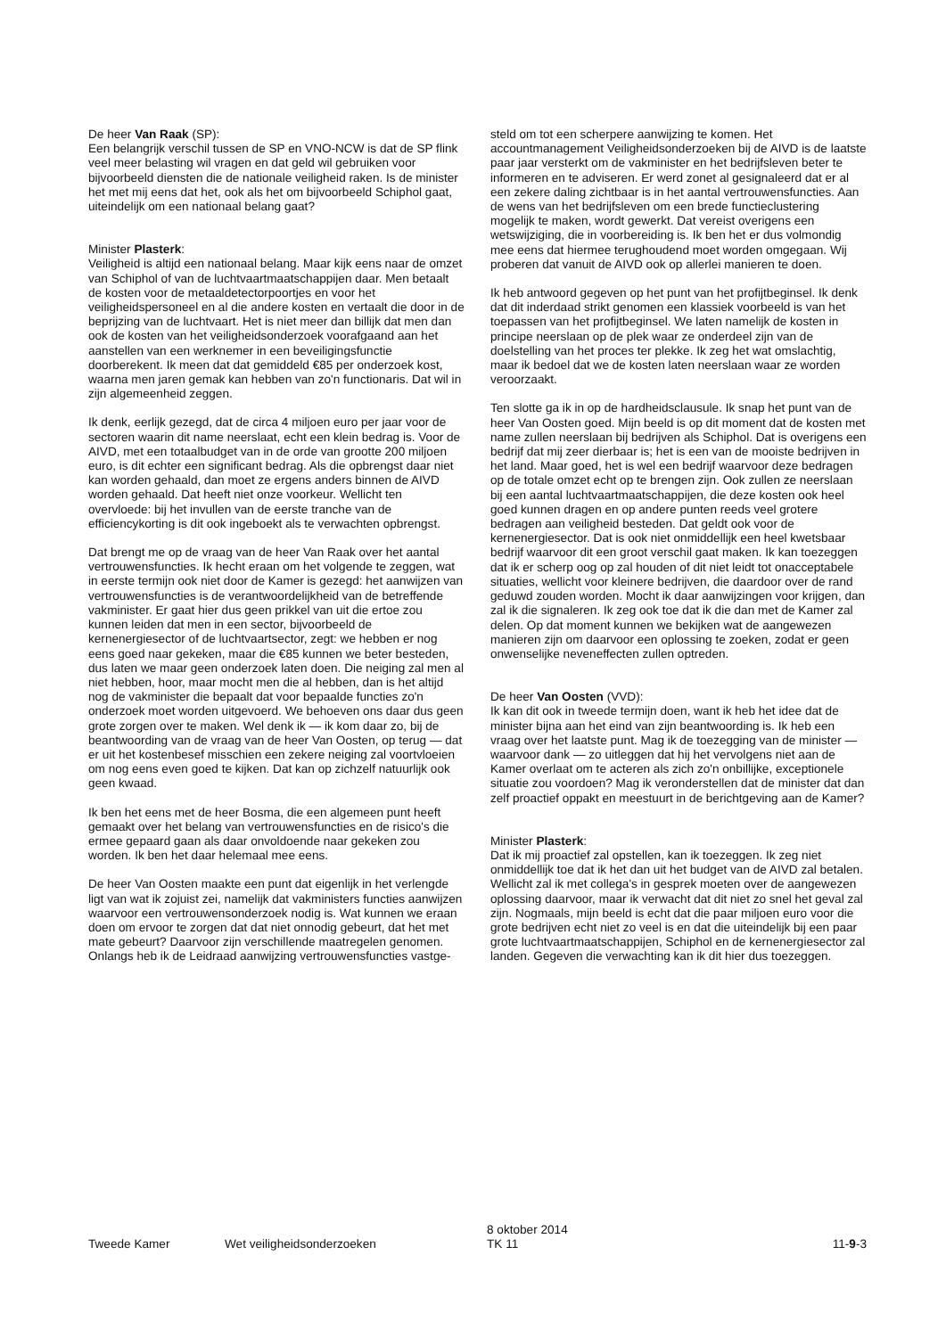De heer Van Raak (SP):
Een belangrijk verschil tussen de SP en VNO-NCW is dat de SP flink veel meer belasting wil vragen en dat geld wil gebruiken voor bijvoorbeeld diensten die de nationale veiligheid raken. Is de minister het met mij eens dat het, ook als het om bijvoorbeeld Schiphol gaat, uiteindelijk om een nationaal belang gaat?
Minister Plasterk:
Veiligheid is altijd een nationaal belang. Maar kijk eens naar de omzet van Schiphol of van de luchtvaartmaatschappijen daar. Men betaalt de kosten voor de metaaldetectorpoortjes en voor het veiligheidspersoneel en al die andere kosten en vertaalt die door in de beprijzing van de luchtvaart. Het is niet meer dan billijk dat men dan ook de kosten van het veiligheidsonderzoek voorafgaand aan het aanstellen van een werknemer in een beveiligingsfunctie doorberekent. Ik meen dat dat gemiddeld €85 per onderzoek kost, waarna men jaren gemak kan hebben van zo'n functionaris. Dat wil in zijn algemeenheid zeggen.
Ik denk, eerlijk gezegd, dat de circa 4 miljoen euro per jaar voor de sectoren waarin dit name neerslaat, echt een klein bedrag is. Voor de AIVD, met een totaalbudget van in de orde van grootte 200 miljoen euro, is dit echter een significant bedrag. Als die opbrengst daar niet kan worden gehaald, dan moet ze ergens anders binnen de AIVD worden gehaald. Dat heeft niet onze voorkeur. Wellicht ten overvloede: bij het invullen van de eerste tranche van de efficiencykorting is dit ook ingeboekt als te verwachten opbrengst.
Dat brengt me op de vraag van de heer Van Raak over het aantal vertrouwensfuncties. Ik hecht eraan om het volgende te zeggen, wat in eerste termijn ook niet door de Kamer is gezegd: het aanwijzen van vertrouwensfuncties is de verantwoordelijkheid van de betreffende vakminister. Er gaat hier dus geen prikkel van uit die ertoe zou kunnen leiden dat men in een sector, bijvoorbeeld de kernenergiesector of de luchtvaartsector, zegt: we hebben er nog eens goed naar gekeken, maar die €85 kunnen we beter besteden, dus laten we maar geen onderzoek laten doen. Die neiging zal men al niet hebben, hoor, maar mocht men die al hebben, dan is het altijd nog de vakminister die bepaalt dat voor bepaalde functies zo'n onderzoek moet worden uitgevoerd. We behoeven ons daar dus geen grote zorgen over te maken. Wel denk ik — ik kom daar zo, bij de beantwoording van de vraag van de heer Van Oosten, op terug — dat er uit het kostenbesef misschien een zekere neiging zal voortvloeien om nog eens even goed te kijken. Dat kan op zichzelf natuurlijk ook geen kwaad.
Ik ben het eens met de heer Bosma, die een algemeen punt heeft gemaakt over het belang van vertrouwensfuncties en de risico's die ermee gepaard gaan als daar onvoldoende naar gekeken zou worden. Ik ben het daar helemaal mee eens.
De heer Van Oosten maakte een punt dat eigenlijk in het verlengde ligt van wat ik zojuist zei, namelijk dat vakministers functies aanwijzen waarvoor een vertrouwensonderzoek nodig is. Wat kunnen we eraan doen om ervoor te zorgen dat dat niet onnodig gebeurt, dat het met mate gebeurt? Daarvoor zijn verschillende maatregelen genomen. Onlangs heb ik de Leidraad aanwijzing vertrouwensfuncties vastge-
steld om tot een scherpere aanwijzing te komen. Het accountmanagement Veiligheidsonderzoeken bij de AIVD is de laatste paar jaar versterkt om de vakminister en het bedrijfsleven beter te informeren en te adviseren. Er werd zonet al gesignaleerd dat er al een zekere daling zichtbaar is in het aantal vertrouwensfuncties. Aan de wens van het bedrijfsleven om een brede functieclustering mogelijk te maken, wordt gewerkt. Dat vereist overigens een wetswijziging, die in voorbereiding is. Ik ben het er dus volmondig mee eens dat hiermee terughoudend moet worden omgegaan. Wij proberen dat vanuit de AIVD ook op allerlei manieren te doen.
Ik heb antwoord gegeven op het punt van het profijtbeginsel. Ik denk dat dit inderdaad strikt genomen een klassiek voorbeeld is van het toepassen van het profijtbeginsel. We laten namelijk de kosten in principe neerslaan op de plek waar ze onderdeel zijn van de doelstelling van het proces ter plekke. Ik zeg het wat omslachtig, maar ik bedoel dat we de kosten laten neerslaan waar ze worden veroorzaakt.
Ten slotte ga ik in op de hardheidsclausule. Ik snap het punt van de heer Van Oosten goed. Mijn beeld is op dit moment dat de kosten met name zullen neerslaan bij bedrijven als Schiphol. Dat is overigens een bedrijf dat mij zeer dierbaar is; het is een van de mooiste bedrijven in het land. Maar goed, het is wel een bedrijf waarvoor deze bedragen op de totale omzet echt op te brengen zijn. Ook zullen ze neerslaan bij een aantal luchtvaartmaatschappijen, die deze kosten ook heel goed kunnen dragen en op andere punten reeds veel grotere bedragen aan veiligheid besteden. Dat geldt ook voor de kernenergiesector. Dat is ook niet onmiddellijk een heel kwetsbaar bedrijf waarvoor dit een groot verschil gaat maken. Ik kan toezeggen dat ik er scherp oog op zal houden of dit niet leidt tot onacceptabele situaties, wellicht voor kleinere bedrijven, die daardoor over de rand geduwd zouden worden. Mocht ik daar aanwijzingen voor krijgen, dan zal ik die signaleren. Ik zeg ook toe dat ik die dan met de Kamer zal delen. Op dat moment kunnen we bekijken wat de aangewezen manieren zijn om daarvoor een oplossing te zoeken, zodat er geen onwenselijke neveneffecten zullen optreden.
De heer Van Oosten (VVD):
Ik kan dit ook in tweede termijn doen, want ik heb het idee dat de minister bijna aan het eind van zijn beantwoording is. Ik heb een vraag over het laatste punt. Mag ik de toezegging van de minister — waarvoor dank — zo uitleggen dat hij het vervolgens niet aan de Kamer overlaat om te acteren als zich zo'n onbillijke, exceptionele situatie zou voordoen? Mag ik veronderstellen dat de minister dat dan zelf proactief oppakt en meestuurt in de berichtgeving aan de Kamer?
Minister Plasterk:
Dat ik mij proactief zal opstellen, kan ik toezeggen. Ik zeg niet onmiddellijk toe dat ik het dan uit het budget van de AIVD zal betalen. Wellicht zal ik met collega's in gesprek moeten over de aangewezen oplossing daarvoor, maar ik verwacht dat dit niet zo snel het geval zal zijn. Nogmaals, mijn beeld is echt dat die paar miljoen euro voor die grote bedrijven echt niet zo veel is en dat die uiteindelijk bij een paar grote luchtvaartmaatschappijen, Schiphol en de kernenergiesector zal landen. Gegeven die verwachting kan ik dit hier dus toezeggen.
Tweede Kamer
Wet veiligheidsonderzoeken
8 oktober 2014
TK 11
11-9-3